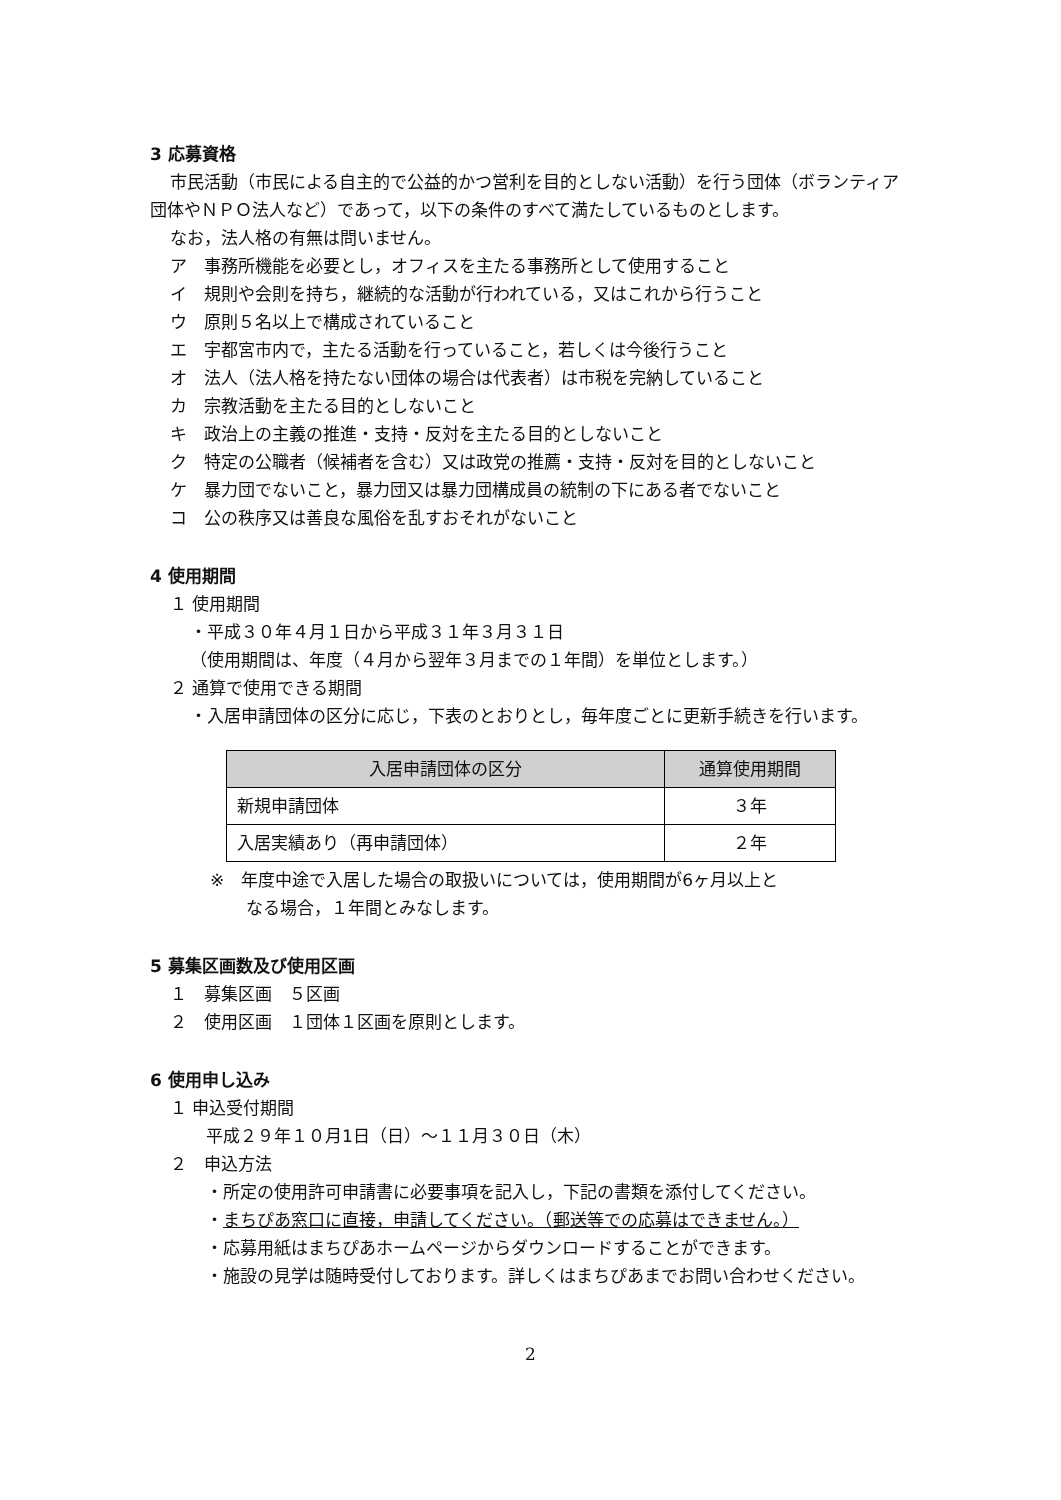3 応募資格
市民活動（市民による自主的で公益的かつ営利を目的としない活動）を行う団体（ボランティア団体やＮＰＯ法人など）であって，以下の条件のすべて満たしているものとします。
なお，法人格の有無は問いません。
ア　事務所機能を必要とし，オフィスを主たる事務所として使用すること
イ　規則や会則を持ち，継続的な活動が行われている，又はこれから行うこと
ウ　原則５名以上で構成されていること
エ　宇都宮市内で，主たる活動を行っていること，若しくは今後行うこと
オ　法人（法人格を持たない団体の場合は代表者）は市税を完納していること
カ　宗教活動を主たる目的としないこと
キ　政治上の主義の推進・支持・反対を主たる目的としないこと
ク　特定の公職者（候補者を含む）又は政党の推薦・支持・反対を目的としないこと
ケ　暴力団でないこと，暴力団又は暴力団構成員の統制の下にある者でないこと
コ　公の秩序又は善良な風俗を乱すおそれがないこと
4 使用期間
１ 使用期間
・平成３０年４月１日から平成３１年３月３１日
（使用期間は、年度（４月から翌年３月までの１年間）を単位とします。）
２ 通算で使用できる期間
・入居申請団体の区分に応じ，下表のとおりとし，毎年度ごとに更新手続きを行います。
| 入居申請団体の区分 | 通算使用期間 |
| --- | --- |
| 新規申請団体 | ３年 |
| 入居実績あり（再申請団体） | ２年 |
※　年度中途で入居した場合の取扱いについては，使用期間が6ヶ月以上と
なる場合，１年間とみなします。
5 募集区画数及び使用区画
１　募集区画　５区画
２　使用区画　１団体１区画を原則とします。
6 使用申し込み
１ 申込受付期間
平成２９年１０月1日（日）～１１月３０日（木）
２　申込方法
・所定の使用許可申請書に必要事項を記入し，下記の書類を添付してください。
・まちぴあ窓口に直接，申請してください。（郵送等での応募はできません。）
・応募用紙はまちぴあホームページからダウンロードすることができます。
・施設の見学は随時受付しております。詳しくはまちぴあまでお問い合わせください。
2